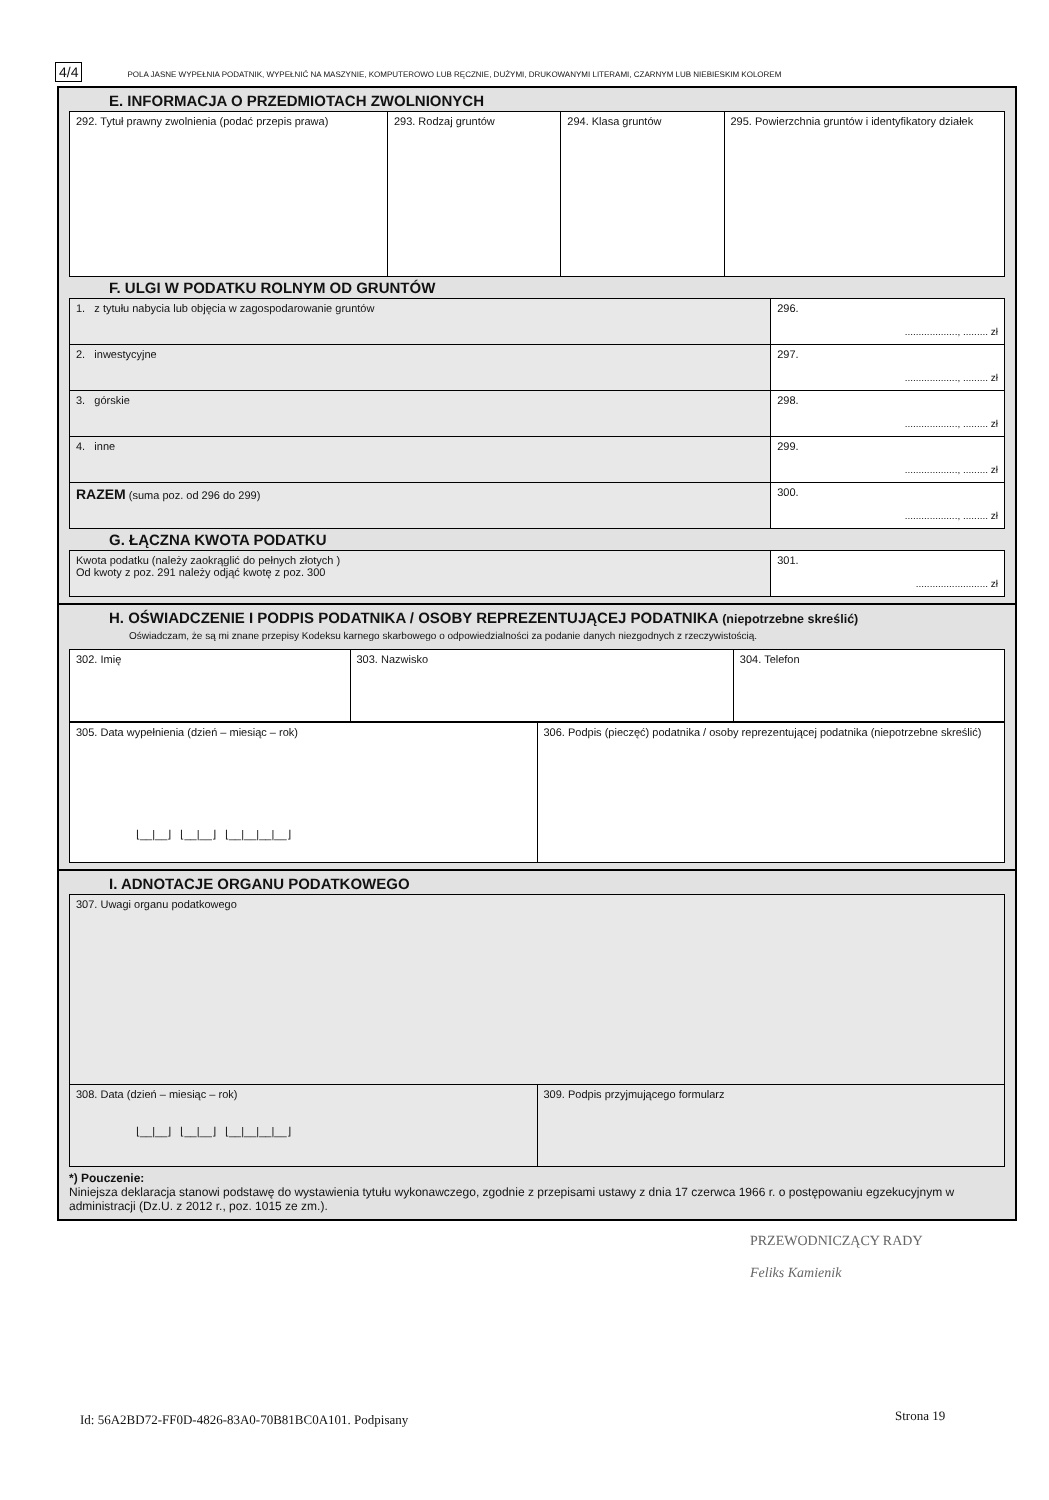4/4 POLA JASNE WYPEŁNIA PODATNIK, WYPEŁNIĆ NA MASZYNIE, KOMPUTEROWO LUB RĘCZNIE, DUŻYMI, DRUKOWANYMI LITERAMI, CZARNYM LUB NIEBIESKIM KOLOREM
E. INFORMACJA O PRZEDMIOTACH ZWOLNIONYCH
| 292. Tytuł prawny zwolnienia (podać przepis prawa) | 293. Rodzaj gruntów | 294. Klasa gruntów | 295. Powierzchnia gruntów i identyfikatory działek |
F. ULGI W PODATKU ROLNYM OD GRUNTÓW
| 1. z tytułu nabycia lub objęcia w zagospodarowanie gruntów | 296. ..................., ......... zł |
| 2. inwestycyjne | 297. ..................., ......... zł |
| 3. górskie | 298. ..................., ......... zł |
| 4. inne | 299. ..................., ......... zł |
| RAZEM (suma poz. od 296 do 299) | 300. ..................., ......... zł |
G. ŁĄCZNA KWOTA PODATKU
| Kwota podatku (należy zaokrąglić do pełnych złotych ) Od kwoty z poz. 291 należy odjąć kwotę z poz. 300 | 301. .......................... zł |
H. OŚWIADCZENIE I PODPIS PODATNIKA / OSOBY REPREZENTUJĄCEJ PODATNIKA (niepotrzebne skreślić)
Oświadczam, że są mi znane przepisy Kodeksu karnego skarbowego o odpowiedzialności za podanie danych niezgodnych z rzeczywistością.
| 302. Imię | 303. Nazwisko | 304. Telefon |
| 305. Data wypełnienia (dzień – miesiąc – rok) ⌊__/__⌋ ⌊__/__⌋ ⌊__/__/__/__⌋ | 306. Podpis (pieczęć) podatnika / osoby reprezentującej podatnika (niepotrzebne skreślić) |
I. ADNOTACJE ORGANU PODATKOWEGO
| 307. Uwagi organu podatkowego | |
| 308. Data (dzień – miesiąc – rok) ⌊__/__⌋ ⌊__/__⌋ ⌊__/__/__/__⌋ | 309. Podpis przyjmującego formularz |
*) Pouczenie:
Niniejsza deklaracja stanowi podstawę do wystawienia tytułu wykonawczego, zgodnie z przepisami ustawy z dnia 17 czerwca 1966 r. o postępowaniu egzekucyjnym w administracji (Dz.U. z 2012 r., poz. 1015 ze zm.).
PRZEWODNICZĄCY RADY
Feliks Kamienik
Id: 56A2BD72-FF0D-4826-83A0-70B81BC0A101. Podpisany
Strona 19